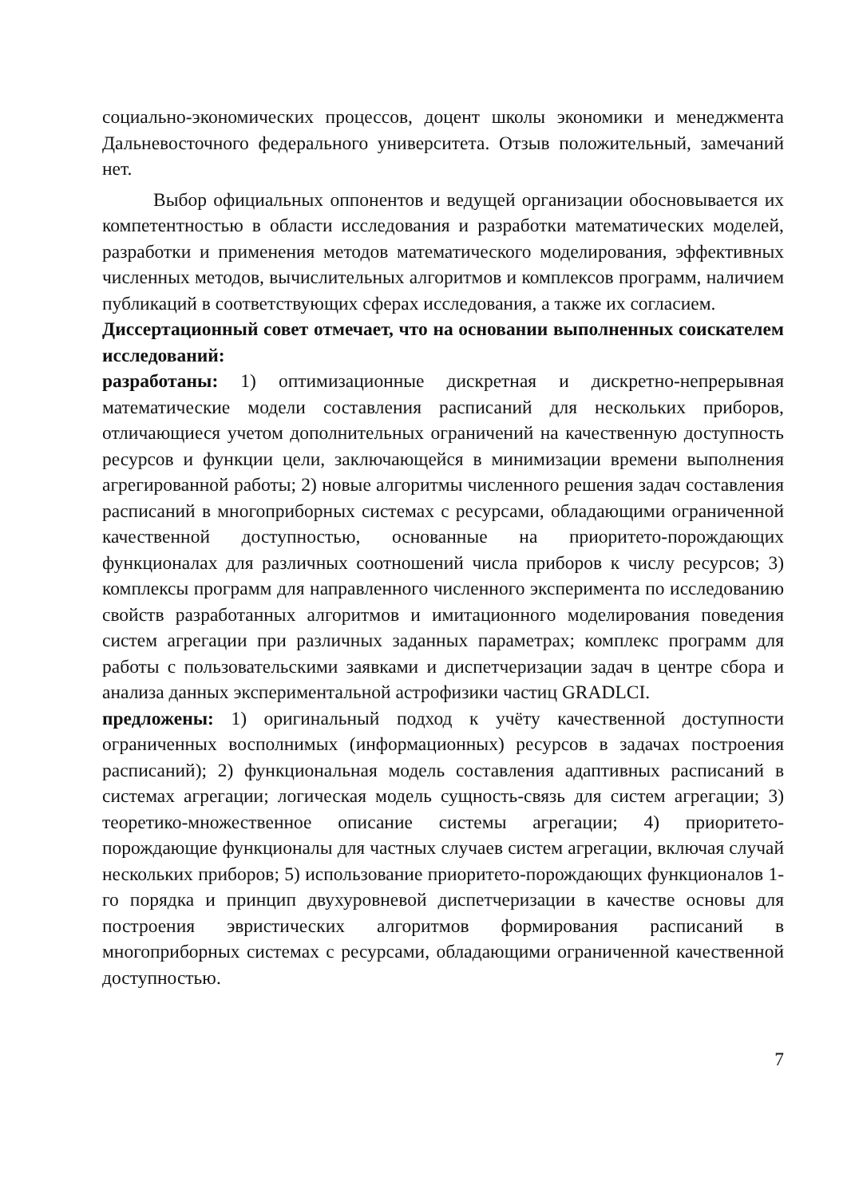социально-экономических процессов, доцент школы экономики и менеджмента Дальневосточного федерального университета. Отзыв положительный, замечаний нет.
Выбор официальных оппонентов и ведущей организации обосновывается их компетентностью в области исследования и разработки математических моделей, разработки и применения методов математического моделирования, эффективных численных методов, вычислительных алгоритмов и комплексов программ, наличием публикаций в соответствующих сферах исследования, а также их согласием.
Диссертационный совет отмечает, что на основании выполненных соискателем исследований:
разработаны: 1) оптимизационные дискретная и дискретно-непрерывная математические модели составления расписаний для нескольких приборов, отличающиеся учетом дополнительных ограничений на качественную доступность ресурсов и функции цели, заключающейся в минимизации времени выполнения агрегированной работы; 2) новые алгоритмы численного решения задач составления расписаний в многоприборных системах с ресурсами, обладающими ограниченной качественной доступностью, основанные на приоритето-порождающих функционалах для различных соотношений числа приборов к числу ресурсов; 3) комплексы программ для направленного численного эксперимента по исследованию свойств разработанных алгоритмов и имитационного моделирования поведения систем агрегации при различных заданных параметрах; комплекс программ для работы с пользовательскими заявками и диспетчеризации задач в центре сбора и анализа данных экспериментальной астрофизики частиц GRADLCI.
предложены: 1) оригинальный подход к учёту качественной доступности ограниченных восполнимых (информационных) ресурсов в задачах построения расписаний); 2) функциональная модель составления адаптивных расписаний в системах агрегации; логическая модель сущность-связь для систем агрегации; 3) теоретико-множественное описание системы агрегации; 4) приоритето-порождающие функционалы для частных случаев систем агрегации, включая случай нескольких приборов; 5) использование приоритето-порождающих функционалов 1-го порядка и принцип двухуровневой диспетчеризации в качестве основы для построения эвристических алгоритмов формирования расписаний в многоприборных системах с ресурсами, обладающими ограниченной качественной доступностью.
7